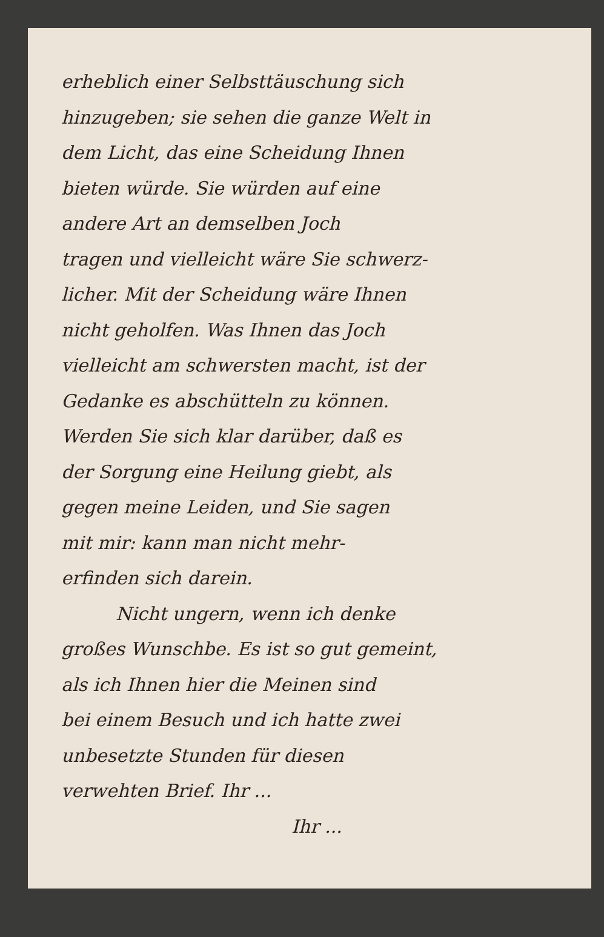erheblich einer Selbsttäuschung sich
hinzugeben; sie sehen die ganze Welt in
dem Licht, das eine Scheidung Ihnen
bieten würde. Sie würden auf eine
andere Art an demselben Joch
tragen und vielleicht wäre Sie schwerz-
licher. Mit der Scheidung wäre Ihnen
nicht geholfen. Was Ihnen das Joch
vielleicht am schwersten macht, ist der
Gedanke es abschütteln zu können.
Werden Sie sich klar darüber, daß es
der Sorgung eine Heilung giebt, als
gegen meine Leiden, und Sie sagen
mit mir: kann man nicht mehr-
erfinden sich darein.
Nicht ungern, wenn ich denke
großes Wunschbe. Es ist so gut gemeint,
als ich Ihnen hier die Meinen sind
bei einem Besuch und ich hatte zwei
unbesetzte Stunden für diesen
verwehten Brief. Ihr ...
Ihr ...